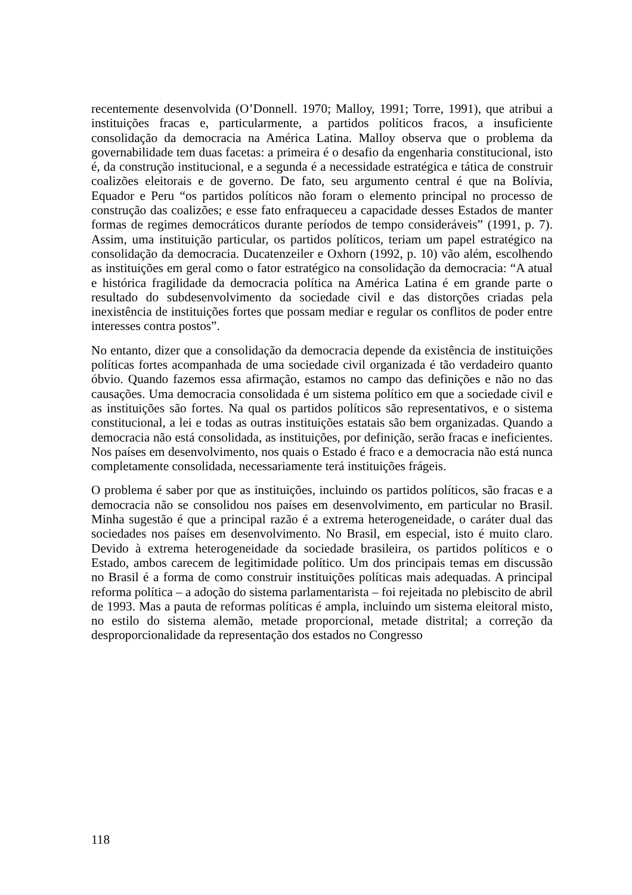recentemente desenvolvida (O’Donnell. 1970; Malloy, 1991; Torre, 1991), que atribui a instituições fracas e, particularmente, a partidos políticos fracos, a insuficiente consolidação da democracia na América Latina. Malloy observa que o problema da governabilidade tem duas facetas: a primeira é o desafio da engenharia constitucional, isto é, da construção institucional, e a segunda é a necessidade estratégica e tática de construir coalizões eleitorais e de governo. De fato, seu argumento central é que na Bolívia, Equador e Peru “os partidos políticos não foram o elemento principal no processo de construção das coalizões; e esse fato enfraqueceu a capacidade desses Estados de manter formas de regimes democráticos durante períodos de tempo consideráveis” (1991, p. 7). Assim, uma instituição particular, os partidos políticos, teriam um papel estratégico na consolidação da democracia. Ducatenzeiler e Oxhorn (1992, p. 10) vão além, escolhendo as instituições em geral como o fator estratégico na consolidação da democracia: “A atual e histórica fragilidade da democracia política na América Latina é em grande parte o resultado do subdesenvolvimento da sociedade civil e das distorções criadas pela inexistência de instituições fortes que possam mediar e regular os conflitos de poder entre interesses contra postos”.
No entanto, dizer que a consolidação da democracia depende da existência de instituições políticas fortes acompanhada de uma sociedade civil organizada é tão verdadeiro quanto óbvio. Quando fazemos essa afirmação, estamos no campo das definições e não no das causações. Uma democracia consolidada é um sistema político em que a sociedade civil e as instituições são fortes. Na qual os partidos políticos são representativos, e o sistema constitucional, a lei e todas as outras instituições estatais são bem organizadas. Quando a democracia não está consolidada, as instituições, por definição, serão fracas e ineficientes. Nos países em desenvolvimento, nos quais o Estado é fraco e a democracia não está nunca completamente consolidada, necessariamente terá instituições frágeis.
O problema é saber por que as instituições, incluindo os partidos políticos, são fracas e a democracia não se consolidou nos países em desenvolvimento, em particular no Brasil. Minha sugestão é que a principal razão é a extrema heterogeneidade, o caráter dual das sociedades nos países em desenvolvimento. No Brasil, em especial, isto é muito claro. Devido à extrema heterogeneidade da sociedade brasileira, os partidos políticos e o Estado, ambos carecem de legitimidade político. Um dos principais temas em discussão no Brasil é a forma de como construir instituições políticas mais adequadas. A principal reforma política – a adoção do sistema parlamentarista – foi rejeitada no plebiscito de abril de 1993. Mas a pauta de reformas políticas é ampla, incluindo um sistema eleitoral misto, no estilo do sistema alemão, metade proporcional, metade distrital; a correção da desproporcionalidade da representação dos estados no Congresso
118